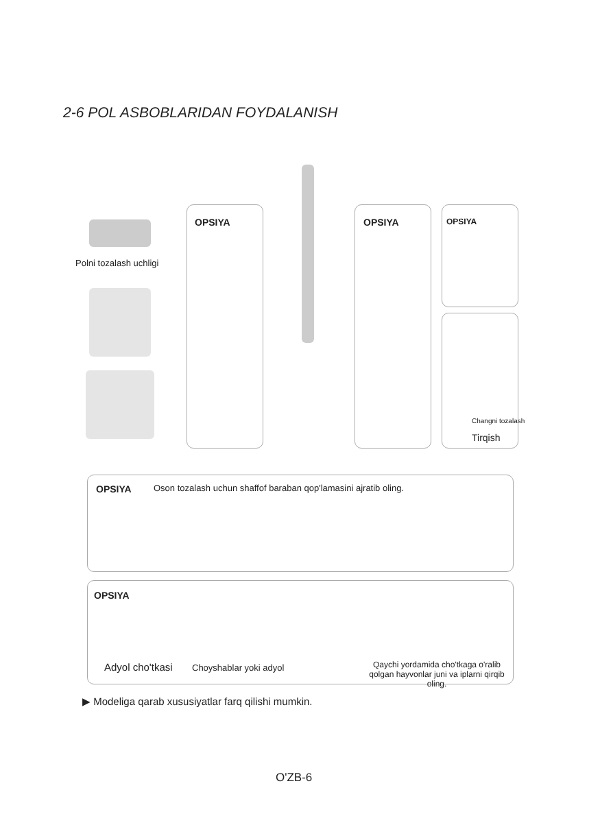2-6 POL ASBOBLARIDAN FOYDALANISH
Polni tozalash uchligi
OPSIYA OPSIYA OPSIYA
Changni tozalash
Tirqish
OPSIYA
Oson tozalash uchun shaffof baraban qop'lamasini ajratib oling.
OPSIYA
Adyol cho'tkasi Choyshablar yoki adyol
Qaychi yordamida cho'tkaga o'ralib qolgan hayvonlar juni va iplarni qirqib oling.
▶ Modeliga qarab xususiyatlar farq qilishi mumkin.
O'ZB-6